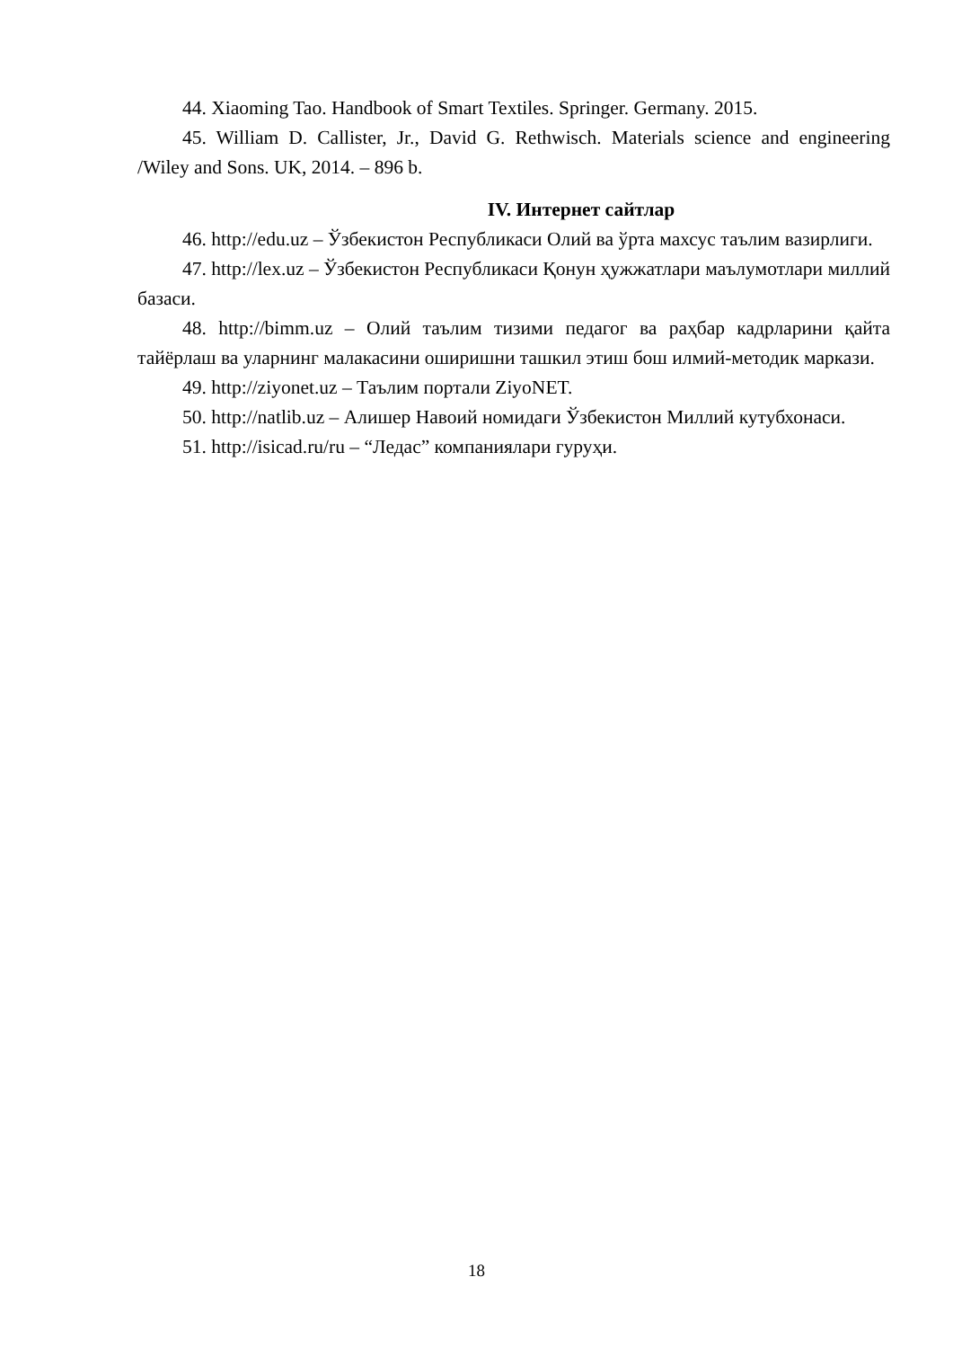44. Xiaoming Tao. Handbook of Smart Textiles. Springer. Germany. 2015.
45. William D. Callister, Jr., David G. Rethwisch. Materials science and engineering /Wiley and Sons. UK, 2014. – 896 b.
IV. Интернет сайтлар
46. http://edu.uz – Ўзбекистон Республикаси Олий ва ўрта махсус таълим вазирлиги.
47. http://lex.uz – Ўзбекистон Республикаси Қонун ҳужжатлари маълумотлари миллий базаси.
48. http://bimm.uz – Олий таълим тизими педагог ва раҳбар кадрларини қайта тайёрлаш ва уларнинг малакасини оширишни ташкил этиш бош илмий-методик маркази.
49. http://ziyonet.uz – Таълим портали ZiyoNET.
50. http://natlib.uz – Алишер Навоий номидаги Ўзбекистон Миллий кутубхонаси.
51. http://isicad.ru/ru – “Ледас” компаниялари гуруҳи.
18